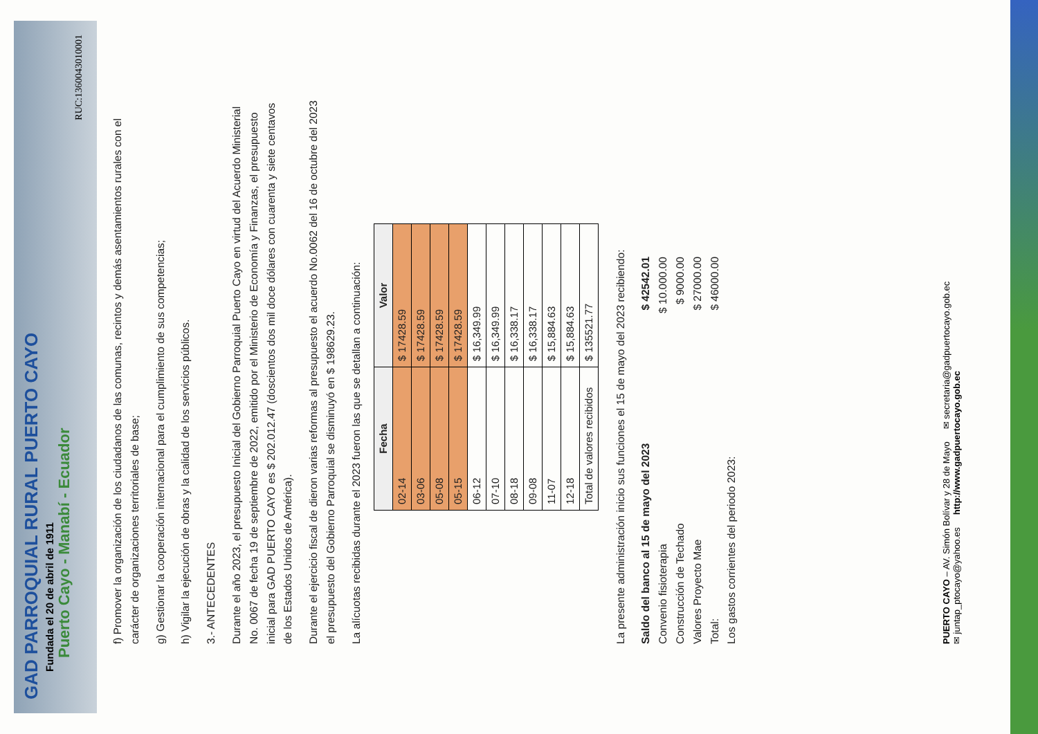GAD PARROQUIAL RURAL PUERTO CAYO
Fundada el 20 de abril de 1911
Puerto Cayo - Manabí - Ecuador
RUC:1360043010001
f) Promover la organización de los ciudadanos de las comunas, recintos y demás asentamientos rurales con el carácter de organizaciones territoriales de base;
g) Gestionar la cooperación internacional para el cumplimiento de sus competencias;
h) Vigilar la ejecución de obras y la calidad de los servicios públicos.
3.- ANTECEDENTES
Durante el año 2023, el presupuesto Inicial del Gobierno Parroquial Puerto Cayo en virtud del Acuerdo Ministerial No. 0067 de fecha 19 de septiembre de 2022, emitido por el Ministerio de Economía y Finanzas, el presupuesto inicial para GAD PUERTO CAYO es $ 202.012.47 (doscientos dos mil doce dólares con cuarenta y siete centavos de los Estados Unidos de América).
Durante el ejercicio fiscal de dieron varias reformas al presupuesto el acuerdo No.0062 del 16 de octubre del 2023 el presupuesto del Gobierno Parroquial se disminuyó en $ 198629.23.
La alícuotas recibidas durante el 2023 fueron las que se detallan a continuación:
| Fecha | Valor |
| --- | --- |
| 02-14 | $ 17428.59 |
| 03-06 | $ 17428.59 |
| 05-08 | $ 17428.59 |
| 05-15 | $ 17428.59 |
| 06-12 | $ 16,349.99 |
| 07-10 | $ 16,349.99 |
| 08-18 | $ 16,338.17 |
| 09-08 | $ 16,338.17 |
| 11-07 | $ 15,884.63 |
| 12-18 | $ 15,884.63 |
| Total de valores recibidos | $ 135521.77 |
La presente administración inicio sus funciones el 15 de mayo del 2023 recibiendo:
Saldo del banco al 15 de mayo del 2023 $ 42542.01
Convenio fisioterapia $ 10.000.00
Construcción de Techado $ 9000.00
Valores Proyecto Mae $ 27000.00
Total: $ 46000.00
Los gastos corrientes del periodo 2023:
PUERTO CAYO – AV. Simón Bolívar y 28 de Mayo ✉ secretaria@gadpuertocayo.gob.ec
✉ juntap_ptocayo@yahoo.es http://www.gadpuertocayo.gob.ec